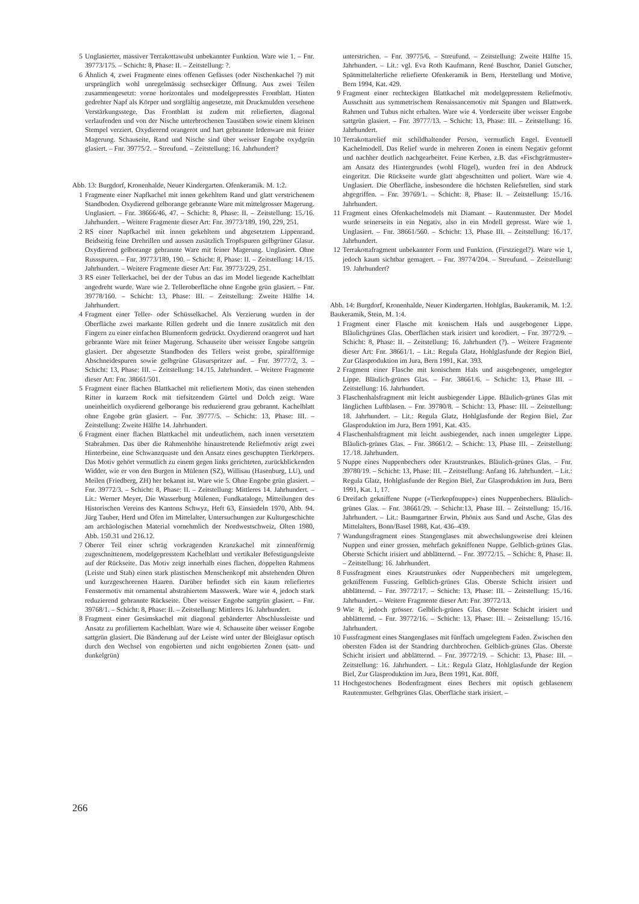5 Unglasierter, massiver Terrakottawulst unbekannter Funktion. Ware wie 1. – Fnr. 39773/175. – Schicht: 8, Phase: II. – Zeitstellung: ?.
6 Ähnlich 4, zwei Fragmente eines offenen Gefässes (oder Nischenkachel ?) mit ursprünglich wohl unregelmässig sechseckiger Öffnung. Aus zwei Teilen zusammengesetzt: vorne horizontales und modelgepresstes Frontblatt. Hinten gedrehter Napf als Körper und sorgfältig angesetzte, mit Druckmulden versehene Verstärkungsstege. Das Frontblatt ist zudem mit reliefierten, diagonal verlaufenden und von der Nische unterbrochenen Taustäben sowie einem kleinen Stempel verziert. Oxydierend orangerot und hart gebrannte Irdenware mit feiner Magerung. Schauseite, Rand und Nische sind über weisser Engobe oxydgrün glasiert. – Fnr. 39775/2. – Streufund. – Zeitstellung: 16. Jahrhundert?
Abb. 13: Burgdorf, Kronenhalde, Neuer Kindergarten. Ofenkeramik. M. 1:2.
1 Fragmente einer Napfkachel mit innen gekehltem Rand und glatt verstrichenem Standboden. Oxydierend gelborange gebrannte Ware mit mittelgrosser Magerung. Unglasiert. – Fnr. 38666/46, 47. – Schicht: 8, Phase: II. – Zeitstellung: 15./16. Jahrhundert. – Weitere Fragmente dieser Art: Fnr. 39773/189, 190, 229, 251.
2 RS einer Napfkachel mit innen gekehltem und abgesetztem Lippenrand. Beidseitig feine Drehrillen und aussen zusätzlich Tropfspuren gelbgrüner Glasur. Oxydierend gelborange gebrannte Ware mit feiner Magerung. Unglasiert. Ohne Russspuren. – Fnr. 39773/189, 190. – Schicht: 8, Phase: II. – Zeitstellung: 14./15. Jahrhundert. – Weitere Fragmente dieser Art: Fnr. 39773/229, 251.
3 RS einer Tellerkachel, bei der der Tubus an das im Model liegende Kachelblatt angedreht wurde. Ware wie 2. Telleroberfläche ohne Engobe grün glasiert. – Fnr. 39778/160. – Schicht: 13, Phase: III. – Zeitstellung: Zweite Hälfte 14. Jahrhundert.
4 Fragment einer Teller- oder Schüsselkachel. Als Verzierung wurden in der Oberfläche zwei markante Rillen gedreht und die Innere zusätzlich mit den Fingern zu einer einfachen Blumenform gedrückt. Oxydierend orangerot und hart gebrannte Ware mit feiner Magerung. Schauseite über weisser Engobe sattgrün glasiert. Der abgesetzte Standboden des Tellers weist grobe, spiralförmige Abschneidespuren sowie gelbgrüne Glasurspritzer auf. – Fnr. 39777/2, 3. – Schicht: 13, Phase: III. – Zeitstellung: 14./15. Jahrhundert. – Weitere Fragmente dieser Art: Fnr. 38661/501.
5 Fragment einer flachen Blattkachel mit reliefiertem Motiv, das einen stehenden Ritter in kurzem Rock mit tiefsitzendem Gürtel und Dolch zeigt. Ware uneinheitlich oxydierend gelborange bis reduzierend grau gebrannt. Kachelblatt ohne Engobe grün glasiert. – Fnr. 39777/5. – Schicht: 13, Phase: III. – Zeitstellung: Zweite Hälfte 14. Jahrhundert.
6 Fragment einer flachen Blattkachel mit undeutlichem, nach innen versetztem Stabrahmen. Das über die Rahmenhöhe hinaustretende Reliefmotiv zeigt zwei Hinterbeine, eine Schwanzquaste und den Ansatz eines geschuppten Tierkörpers. Das Motiv gehört vermutlich zu einem gegen links gerichteten, zurückblickenden Widder, wie er von den Burgen in Mülenen (SZ), Willisau (Hasenburg, LU), und Meilen (Friedberg, ZH) her bekannt ist. Ware wie 5. Ohne Engobe grün glasiert. – Fnr. 39772/3. – Schicht: 8, Phase: II. – Zeitstellung: Mittleres 14. Jahrhundert. – Lit.: Werner Meyer, Die Wasserburg Mülenen, Fundkataloge, Mitteilungen des Historischen Vereins des Kantons Schwyz, Heft 63, Einsiedeln 1970, Abb. 94. Jürg Tauber, Herd und Ofen im Mittelalter, Untersuchungen zur Kulturgeschichte am archäologischen Material vornehmlich der Nordwestschweiz, Olten 1980, Abb. 150.31 und 216.12.
7 Oberer Teil einer schräg vorkragenden Kranzkachel mit zinnenförmig zugeschnittenem, modelgepresstem Kachelblatt und vertikaler Befestigungsleiste auf der Rückseite. Das Motiv zeigt innerhalb eines flachen, doppelten Rahmens (Leiste und Stab) einen stark plastischen Menschenkopf mit abstehenden Ohren und kurzgeschorenen Haaren. Darüber befindet sich ein kaum reliefiertes Fenstermotiv mit ornamental abstrahiertem Masswerk. Ware wie 4, jedoch stark reduzierend gebrannte Rückseite. Über weisser Engobe sattgrün glasiert. – Fnr. 39768/1. – Schicht: 8, Phase: II. – Zeitstellung: Mittleres 16. Jahrhundert.
8 Fragment einer Gesimskachel mit diagonal gebänderter Abschlussleiste und Ansatz zu profiliertem Kachelblatt. Ware wie 4. Schauseite über weisser Engobe sattgrün glasiert. Die Bänderung auf der Leiste wird unter der Bleiglasur optisch durch den Wechsel von engobierten und nicht engobierten Zonen (satt- und dunkelgrün)
unterstrichen. – Fnr. 39775/6. – Streufund. – Zeitstellung: Zweite Hälfte 15. Jahrhundert. – Lit.: vgl. Eva Roth Kaufmann, René Buschor, Daniel Gutscher, Spätmittelalterliche reliefierte Ofenkeramik in Bern, Herstellung und Motive, Bern 1994, Kat. 429.
9 Fragment einer rechteckigen Blattkachel mit modelgepresstem Reliefmotiv. Ausschnitt aus symmetrischem Renaissancemotiv mit Spangen und Blattwerk. Rahmen und Tubus nicht erhalten. Ware wie 4. Vorderseite über weisser Engobe sattgrün glasiert. – Fnr. 39777/13. – Schicht: 13, Phase: III. – Zeitstellung: 16. Jahrhundert.
10 Terrakottarelief mit schildhaltender Person, vermutlich Engel. Eventuell Kachelmodell. Das Relief wurde in mehreren Zonen in einem Negativ geformt und nachher deutlich nachgearbeitet. Feine Kerben, z.B. das «Fischgrätmuster» am Ansatz des Hintergrundes (wohl Flügel), wurden frei in den Abdruck eingeritzt. Die Rückseite wurde glatt abgeschnitten und poliert. Ware wie 4. Unglasiert. Die Oberfläche, insbesondere die höchsten Reliefstellen, sind stark abgegriffen. – Fnr. 39769/1. – Schicht: 8, Phase: II. – Zeitstellung: 15./16. Jahrhundert.
11 Fragment eines Ofenkachelmodels mit Diamant – Rautenmuster. Der Model wurde seinerseits in ein Negativ, also in ein Modell gepresst. Ware wie 1. Unglasiert. – Fnr. 38661/560. – Schicht: 13, Phase III. – Zeitstellung: 16./17. Jahrhundert.
12 Terrakottafragment unbekannter Form und Funktion. (Firstziegel?). Ware wie 1, jedoch kaum sichtbar gemagert. – Fnr. 39774/204. – Streufund. – Zeitstellung: 19. Jahrhundert?
Abb. 14: Burgdorf, Kronenhalde, Neuer Kindergarten. Hohlglas, Baukeramik, M. 1:2. Baukeramik, Stein, M. 1:4.
1 Fragment einer Flasche mit konischem Hals und ausgebogener Lippe. Bläulichgrünes Glas. Oberflächen stark irisiert und korodiert. – Fnr. 39772/9. – Schicht: 8, Phase: II. – Zeitstellung: 16. Jahrhundert (?). – Weitere Fragmente dieser Art: Fnr. 38661/1. – Lit.: Regula Glatz, Hohlglasfunde der Region Biel, Zur Glasproduktion im Jura, Bern 1991, Kat. 393.
2 Fragment einer Flasche mit konischem Hals und ausgebogener, umgelegter Lippe. Bläulich-grünes Glas. – Fnr. 38661/6. – Schicht: 13, Phase III. – Zeitstellung: 16. Jahrhundert.
3 Flaschenhalsfragment mit leicht ausbiegender Lippe. Bläulich-grünes Glas mit länglichen Luftblasen. – Fnr. 39780/8. – Schicht: 13, Phase: III. – Zeitstellung: 18. Jahrhundert. – Lit.: Regula Glatz, Hohlglasfunde der Region Biel, Zur Glasproduktion im Jura, Bern 1991, Kat. 435.
4 Flaschenhalsfragment mit leicht ausbiegender, nach innen umgelegter Lippe. Bläulich-grünes Glas. – Fnr. 38661/2. – Schicht: 13, Phase III. – Zeitstellung: 17./18. Jahrhundert.
5 Nuppe eines Nuppenbechers oder Krautstrunkes. Bläulich-grünes Glas. – Fnr. 39780/19. – Schicht: 13, Phase: III. – Zeitstellung: Anfang 16. Jahrhundert. – Lit.: Regula Glatz, Hohlglasfunde der Region Biel, Zur Glasproduktion im Jura, Bern 1991, Kat. 1, 17.
6 Dreifach gekniffene Nuppe («Tierkopfnuppe») eines Nuppenbechers. Bläulich-grünes Glas. – Fnr. 38661/29. – Schicht:13, Phase III. – Zeitstellung: 15./16. Jahrhundert. – Lit.: Baumgartner Erwin, Phönix aus Sand und Asche, Glas des Mittelalters, Bonn/Basel 1988, Kat. 436–439.
7 Wandungsfragment eines Stangenglases mit abwechslungsweise drei kleinen Nuppen und einer grossen, mehrfach gekniffenen Nuppe. Gelblich-grünes Glas. Oberste Schicht irisiert und abblätternd. – Fnr. 39772/15. – Schicht: 8, Phase: II. – Zeitstellung: 16. Jahrhundert.
8 Fussfragment eines Krautstrunkes oder Nuppenbechers mit umgelegtem, gekniffenem Fussring. Gelblich-grünes Glas. Oberste Schicht irisiert und abblätternd. – Fnr. 39772/17. – Schicht: 13, Phase: III. – Zeitstellung: 15./16. Jahrhundert. – Weitere Fragmente dieser Art: Fnr. 39772/13.
9 Wie 8, jedoch grösser. Gelblich-grünes Glas. Oberste Schicht irisiert und abblätternd. – Fnr. 39772/16. – Schicht: 13, Phase: III. – Zeitstellung: 15./16. Jahrhundert.
10 Fussfragment eines Stangenglases mit fünffach umgelegtem Faden. Zwischen den obersten Fäden ist der Standring durchbrochen. Gelblich-grünes Glas. Oberste Schicht irisiert und abblätternd. – Fnr. 39772/19. – Schicht: 13, Phase: III. – Zeitstellung: 16. Jahrhundert. – Lit.: Regula Glatz, Hohlglasfunde der Region Biel, Zur Glasproduktion im Jura, Bern 1991, Kat. 80ff.
11 Hochgestochenes Bodenfragment eines Bechers mit optisch geblasenem Rautenmuster. Gelbgrünes Glas. Oberfläche stark irisiert. –
266